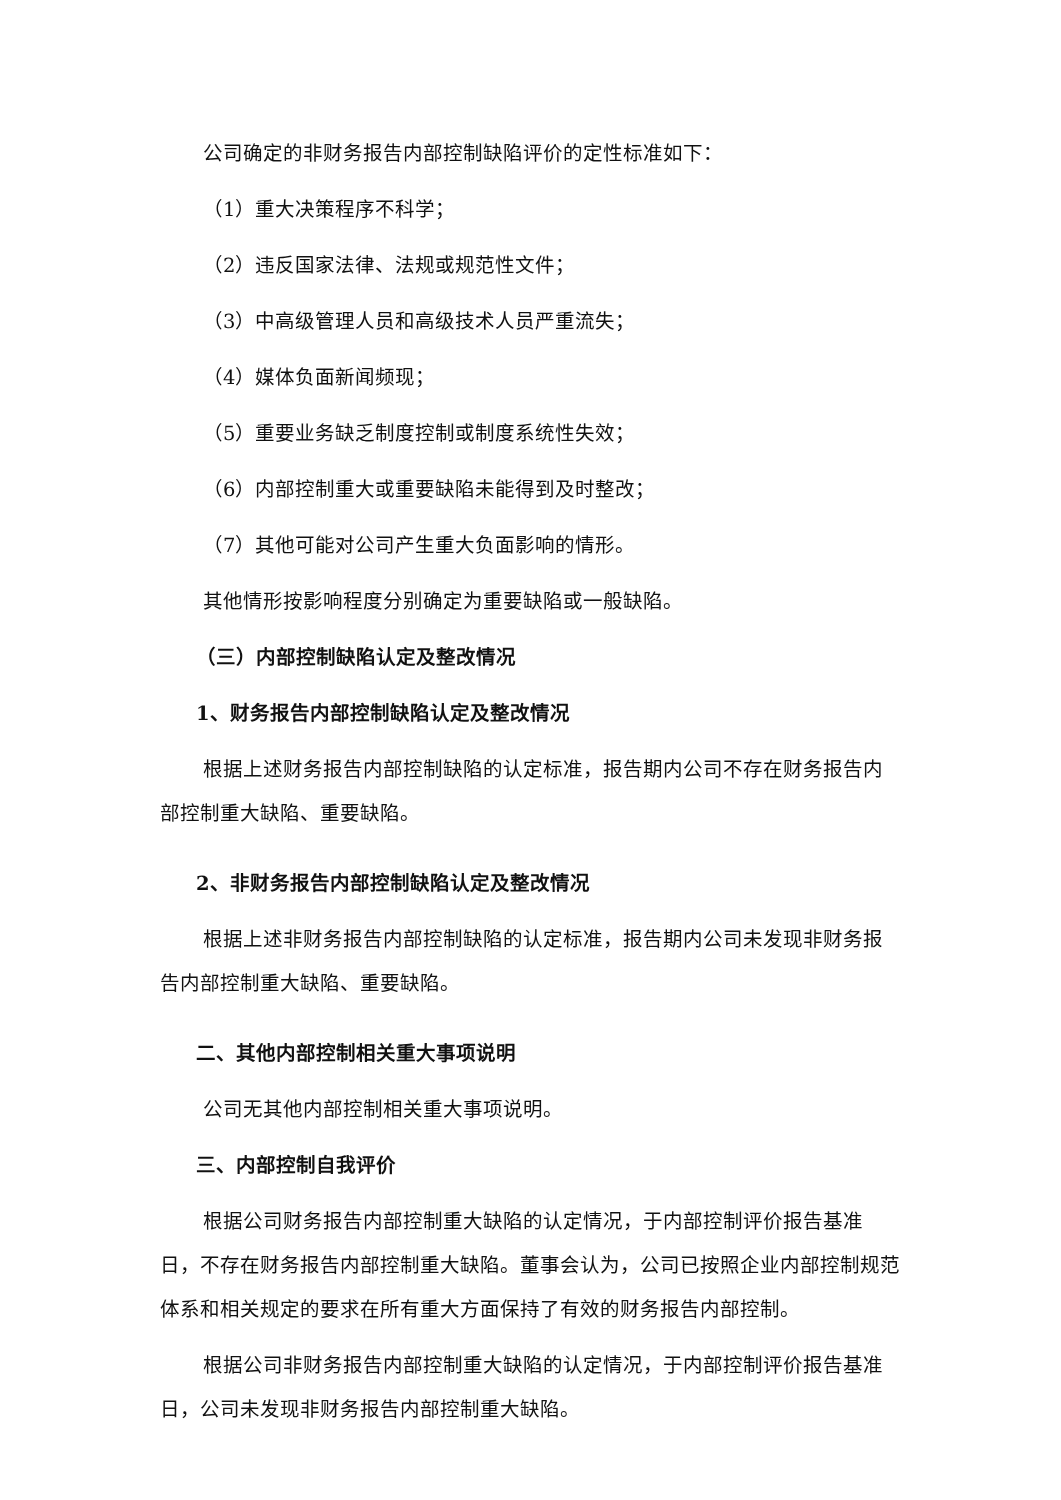公司确定的非财务报告内部控制缺陷评价的定性标准如下：
（1）重大决策程序不科学；
（2）违反国家法律、法规或规范性文件；
（3）中高级管理人员和高级技术人员严重流失；
（4）媒体负面新闻频现；
（5）重要业务缺乏制度控制或制度系统性失效；
（6）内部控制重大或重要缺陷未能得到及时整改；
（7）其他可能对公司产生重大负面影响的情形。
其他情形按影响程度分别确定为重要缺陷或一般缺陷。
（三）内部控制缺陷认定及整改情况
1、财务报告内部控制缺陷认定及整改情况
根据上述财务报告内部控制缺陷的认定标准，报告期内公司不存在财务报告内部控制重大缺陷、重要缺陷。
2、非财务报告内部控制缺陷认定及整改情况
根据上述非财务报告内部控制缺陷的认定标准，报告期内公司未发现非财务报告内部控制重大缺陷、重要缺陷。
二、其他内部控制相关重大事项说明
公司无其他内部控制相关重大事项说明。
三、内部控制自我评价
根据公司财务报告内部控制重大缺陷的认定情况，于内部控制评价报告基准日，不存在财务报告内部控制重大缺陷。董事会认为，公司已按照企业内部控制规范体系和相关规定的要求在所有重大方面保持了有效的财务报告内部控制。
根据公司非财务报告内部控制重大缺陷的认定情况，于内部控制评价报告基准日，公司未发现非财务报告内部控制重大缺陷。